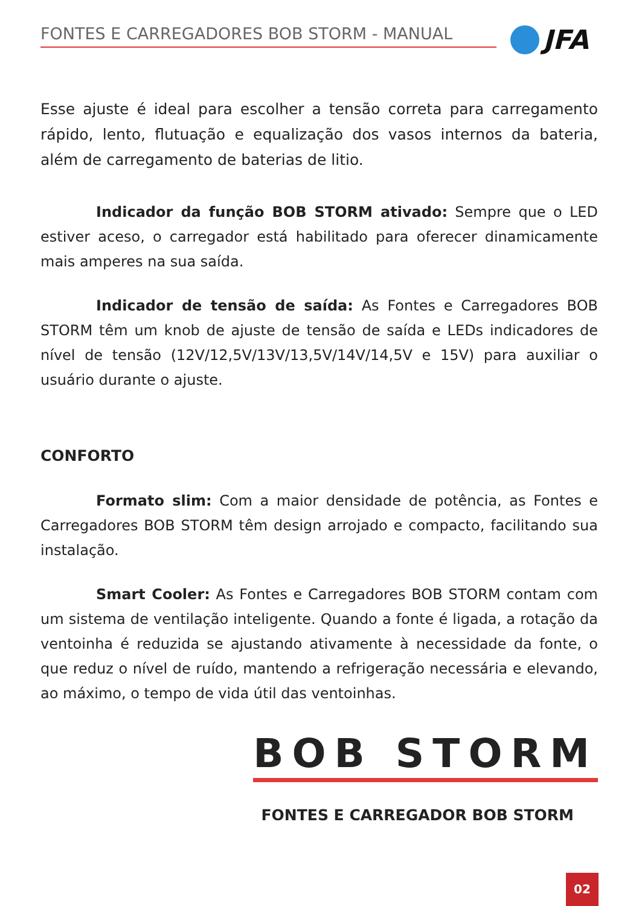FONTES E CARREGADORES BOB STORM - MANUAL JFA
Esse ajuste é ideal para escolher a tensão correta para carregamento rápido, lento, flutuação e equalização dos vasos internos da bateria, além de carregamento de baterias de litio.
Indicador da função BOB STORM ativado: Sempre que o LED estiver aceso, o carregador está habilitado para oferecer dinamicamente mais amperes na sua saída.
Indicador de tensão de saída: As Fontes e Carregadores BOB STORM têm um knob de ajuste de tensão de saída e LEDs indicadores de nível de tensão (12V/12,5V/13V/13,5V/14V/14,5V e 15V) para auxiliar o usuário durante o ajuste.
CONFORTO
Formato slim: Com a maior densidade de potência, as Fontes e Carregadores BOB STORM têm design arrojado e compacto, facilitando sua instalação.
Smart Cooler: As Fontes e Carregadores BOB STORM contam com um sistema de ventilação inteligente. Quando a fonte é ligada, a rotação da ventoinha é reduzida se ajustando ativamente à necessidade da fonte, o que reduz o nível de ruído, mantendo a refrigeração necessária e elevando, ao máximo, o tempo de vida útil das ventoinhas.
BOB STORM
FONTES E CARREGADOR BOB STORM
02